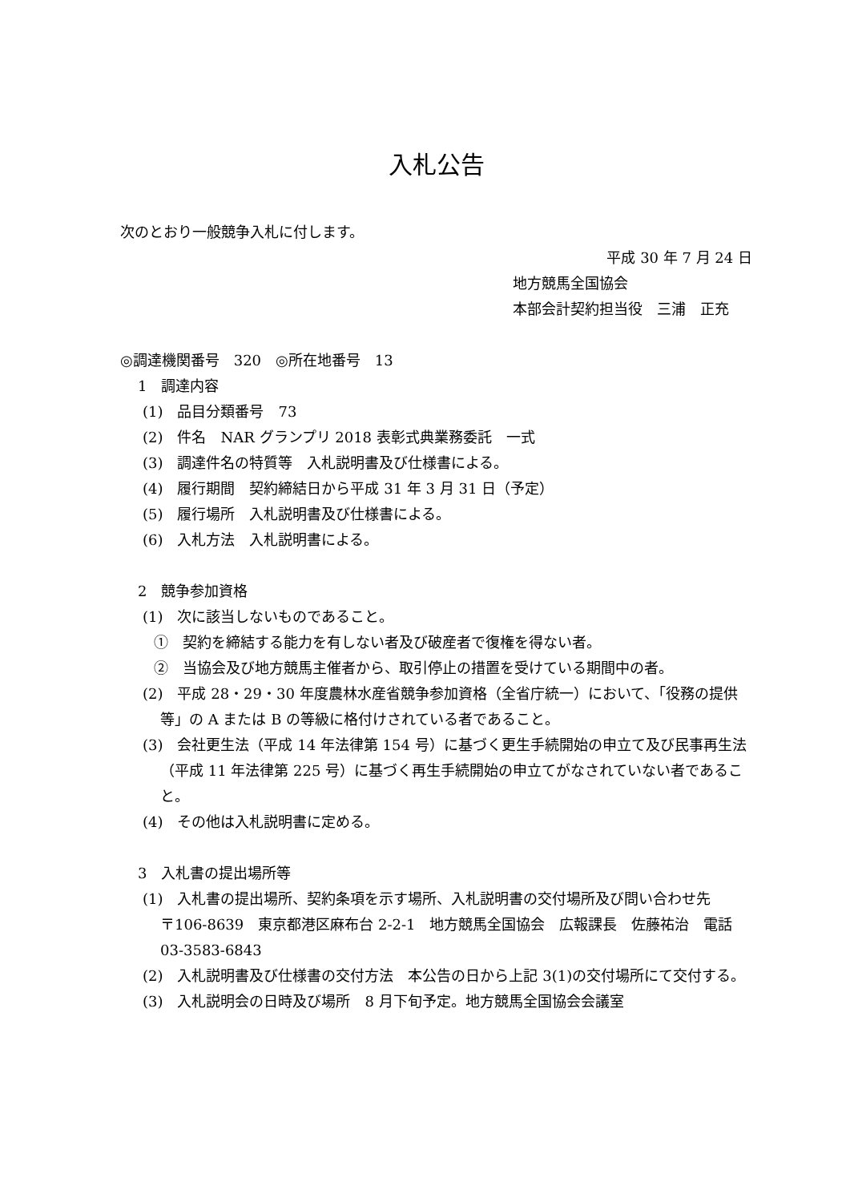入札公告
次のとおり一般競争入札に付します。
平成 30 年 7 月 24 日
地方競馬全国協会
本部会計契約担当役　三浦　正充
◎調達機関番号　320　◎所在地番号　13
1　調達内容
(1)　品目分類番号　73
(2)　件名　NAR グランプリ 2018 表彰式典業務委託　一式
(3)　調達件名の特質等　入札説明書及び仕様書による。
(4)　履行期間　契約締結日から平成 31 年 3 月 31 日（予定）
(5)　履行場所　入札説明書及び仕様書による。
(6)　入札方法　入札説明書による。
2　競争参加資格
(1)　次に該当しないものであること。
①　契約を締結する能力を有しない者及び破産者で復権を得ない者。
②　当協会及び地方競馬主催者から、取引停止の措置を受けている期間中の者。
(2)　平成 28・29・30 年度農林水産省競争参加資格（全省庁統一）において、「役務の提供等」の A または B の等級に格付けされている者であること。
(3)　会社更生法（平成 14 年法律第 154 号）に基づく更生手続開始の申立て及び民事再生法（平成 11 年法律第 225 号）に基づく再生手続開始の申立てがなされていない者であること。
(4)　その他は入札説明書に定める。
3　入札書の提出場所等
(1)　入札書の提出場所、契約条項を示す場所、入札説明書の交付場所及び問い合わせ先
〒106-8639　東京都港区麻布台 2‐2‐1　地方競馬全国協会　広報課長　佐藤祐治　電話 03‐3583‐6843
(2)　入札説明書及び仕様書の交付方法　本公告の日から上記 3(1)の交付場所にて交付する。
(3)　入札説明会の日時及び場所　8 月下旬予定。地方競馬全国協会会議室